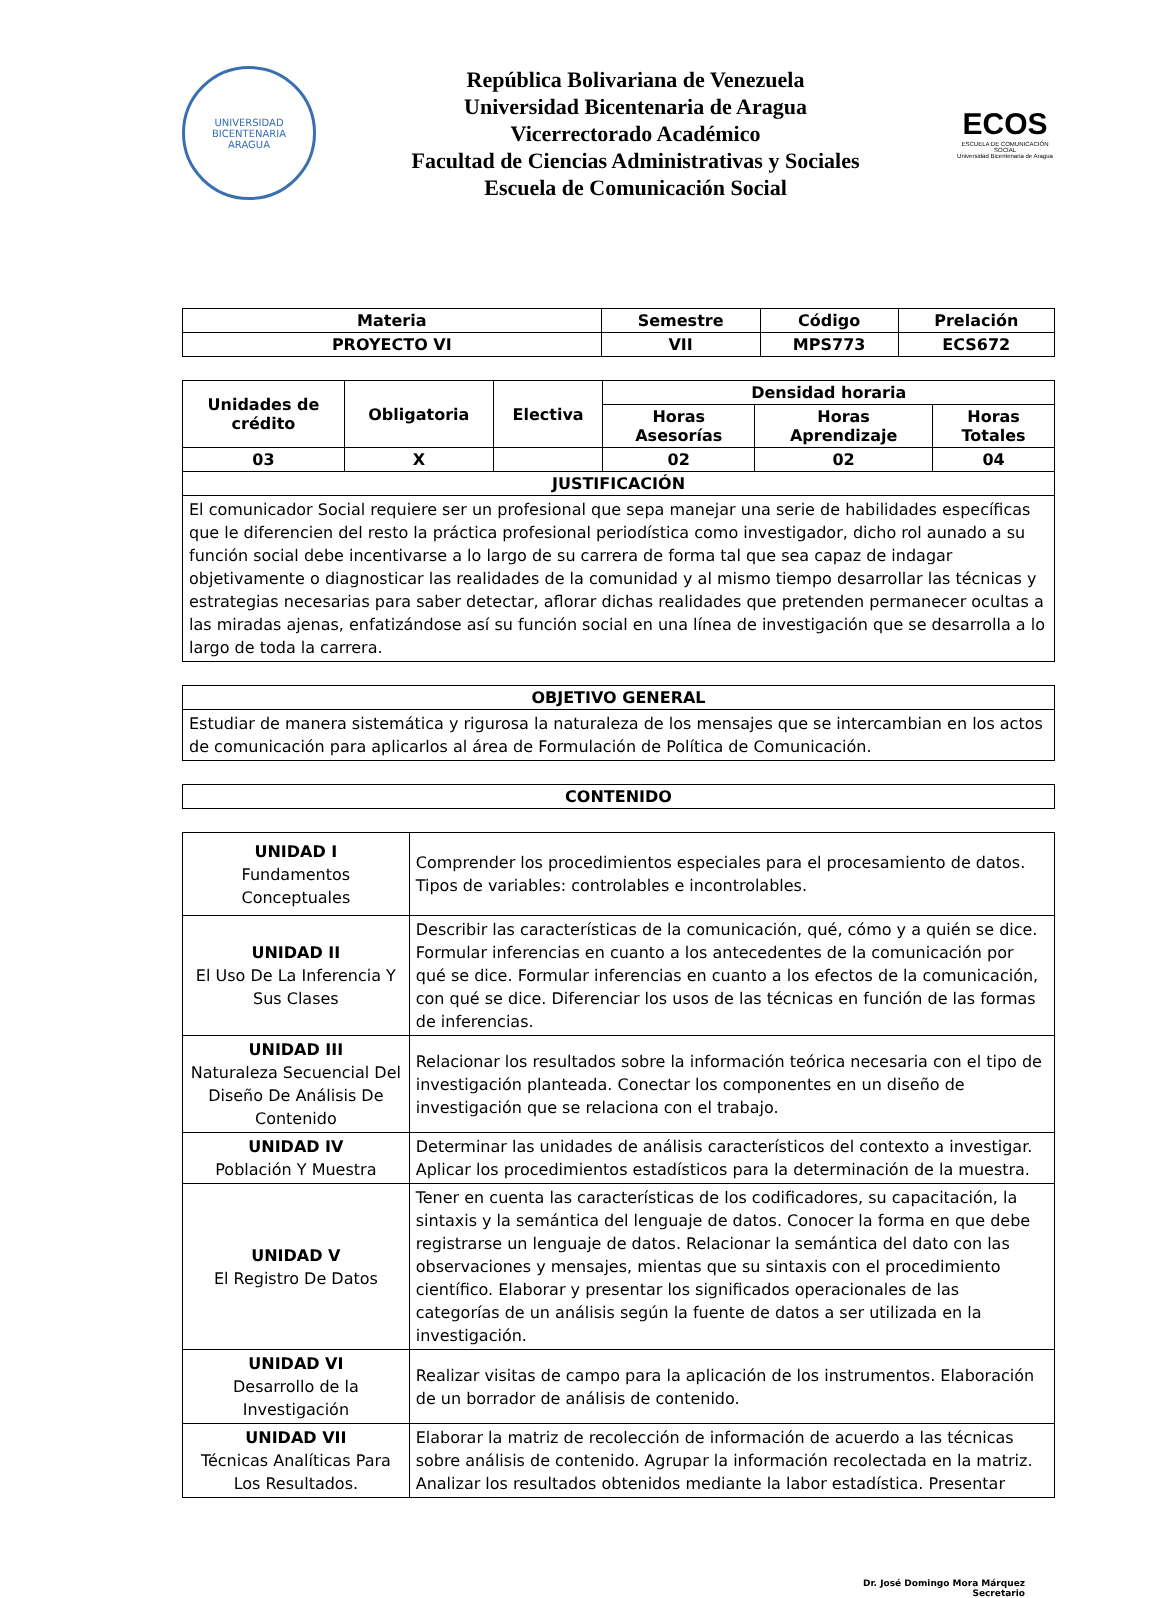UNIVERSIDAD BICENTENARIA
ARAGUA
República Bolivariana de Venezuela
Universidad Bicentenaria de Aragua
Vicerrectorado Académico
Facultad de Ciencias Administrativas y Sociales
Escuela de Comunicación Social
ECOS
ESCUELA DE COMUNICACIÓN SOCIAL
Universidad Bicentenaria de Aragua
| Materia | Semestre | Código | Prelación |
| --- | --- | --- | --- |
| PROYECTO VI | VII | MPS773 | ECS672 |
| Unidades de crédito | Obligatoria | Electiva | Densidad horaria | | |
| --- | --- | --- | --- | --- | --- |
| | | | Horas Asesorías | Horas Aprendizaje | Horas Totales |
| 03 | X | | 02 | 02 | 04 |
| JUSTIFICACIÓN | | | | | |
| El comunicador Social requiere ser un profesional que sepa manejar una serie de habilidades específicas que le diferencien del resto la práctica profesional periodística como investigador, dicho rol aunado a su función social debe incentivarse a lo largo de su carrera de forma tal que sea capaz de indagar objetivamente o diagnosticar las realidades de la comunidad y al mismo tiempo desarrollar las técnicas y estrategias necesarias para saber detectar, aflorar dichas realidades que pretenden permanecer ocultas a las miradas ajenas, enfatizándose así su función social en una línea de investigación que se desarrolla a lo largo de toda la carrera. | | | | | |
| OBJETIVO GENERAL |
| --- |
| Estudiar de manera sistemática y rigurosa la naturaleza de los mensajes que se intercambian en los actos de comunicación para aplicarlos al área de Formulación de Política de Comunicación. |
| CONTENIDO |
| --- |
| UNIDAD I Fundamentos Conceptuales | Comprender los procedimientos especiales para el procesamiento de datos. Tipos de variables: controlables e incontrolables. |
| UNIDAD II El Uso De La Inferencia Y Sus Clases | Describir las características de la comunicación, qué, cómo y a quién se dice. Formular inferencias en cuanto a los antecedentes de la comunicación por qué se dice. Formular inferencias en cuanto a los efectos de la comunicación, con qué se dice. Diferenciar los usos de las técnicas en función de las formas de inferencias. |
| UNIDAD III Naturaleza Secuencial Del Diseño De Análisis De Contenido | Relacionar los resultados sobre la información teórica necesaria con el tipo de investigación planteada. Conectar los componentes en un diseño de investigación que se relaciona con el trabajo. |
| UNIDAD IV Población Y Muestra | Determinar las unidades de análisis característicos del contexto a investigar. Aplicar los procedimientos estadísticos para la determinación de la muestra. |
| UNIDAD V El Registro De Datos | Tener en cuenta las características de los codificadores, su capacitación, la sintaxis y la semántica del lenguaje de datos. Conocer la forma en que debe registrarse un lenguaje de datos. Relacionar la semántica del dato con las observaciones y mensajes, mientas que su sintaxis con el procedimiento científico. Elaborar y presentar los significados operacionales de las categorías de un análisis según la fuente de datos a ser utilizada en la investigación. |
| UNIDAD VI Desarrollo de la Investigación | Realizar visitas de campo para la aplicación de los instrumentos. Elaboración de un borrador de análisis de contenido. |
| UNIDAD VII Técnicas Analíticas Para Los Resultados. | Elaborar la matriz de recolección de información de acuerdo a las técnicas sobre análisis de contenido. Agrupar la información recolectada en la matriz. Analizar los resultados obtenidos mediante la labor estadística. Presentar |
Dr. José Domingo Mora Márquez
Secretario